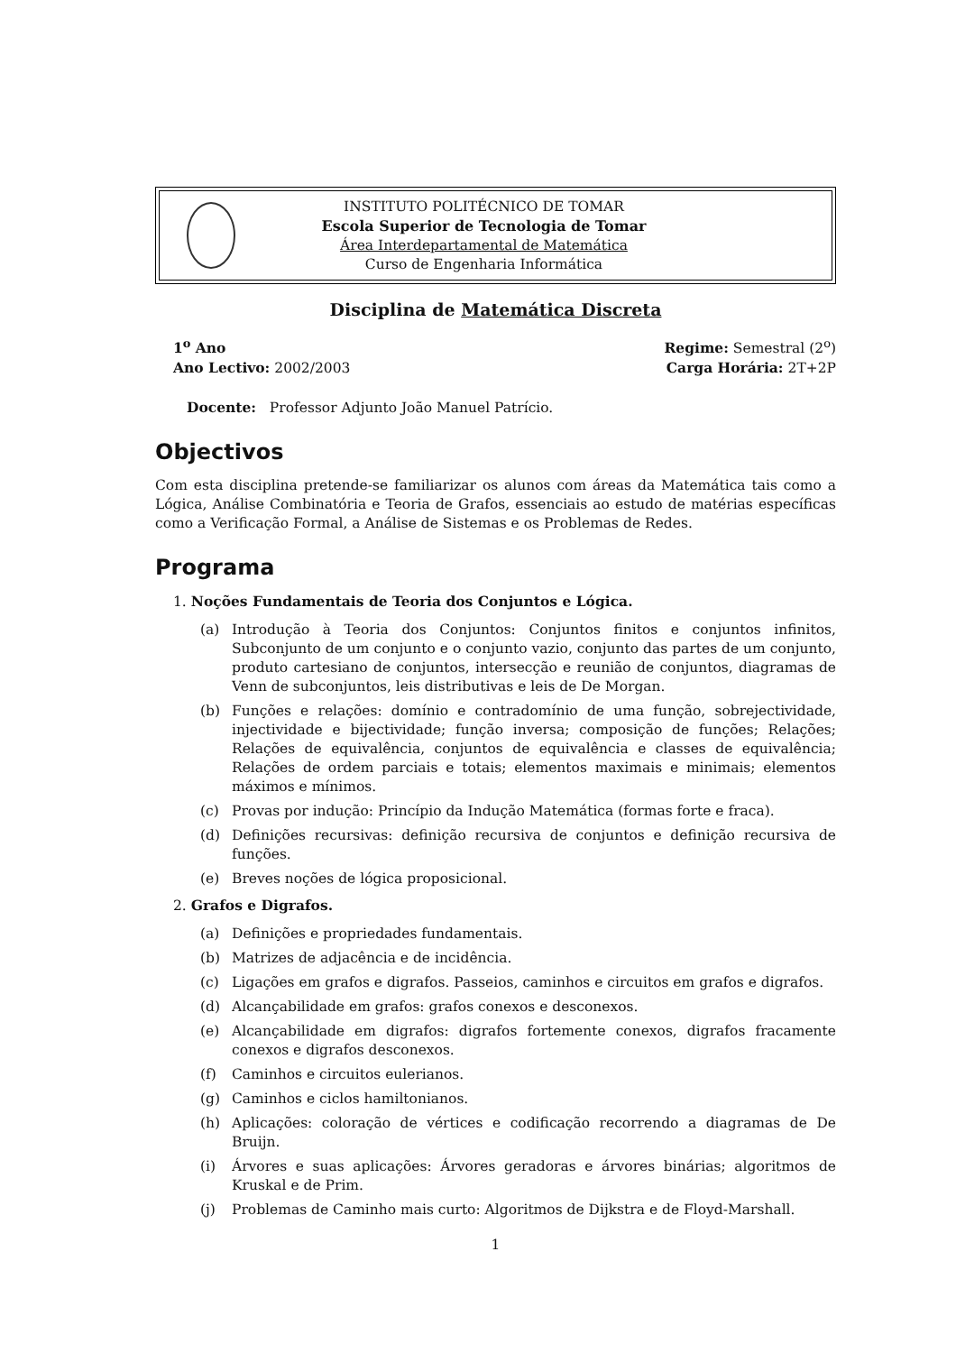INSTITUTO POLITÉCNICO DE TOMAR
Escola Superior de Tecnologia de Tomar
Área Interdepartamental de Matemática
Curso de Engenharia Informática
Disciplina de Matemática Discreta
1<sup>o</sup> Ano
Ano Lectivo: 2002/2003
Regime: Semestral (2<sup>o</sup>)
Carga Horária: 2T+2P
Docente: Professor Adjunto João Manuel Patrício.
Objectivos
Com esta disciplina pretende-se familiarizar os alunos com áreas da Matemática tais como a Lógica, Análise Combinatória e Teoria de Grafos, essenciais ao estudo de matérias específicas como a Verificação Formal, a Análise de Sistemas e os Problemas de Redes.
Programa
1. Noções Fundamentais de Teoria dos Conjuntos e Lógica.
(a) Introdução à Teoria dos Conjuntos: Conjuntos finitos e conjuntos infinitos, Subconjunto de um conjunto e o conjunto vazio, conjunto das partes de um conjunto, produto cartesiano de conjuntos, intersecção e reunião de conjuntos, diagramas de Venn de subconjuntos, leis distributivas e leis de De Morgan.
(b) Funções e relações: domínio e contradomínio de uma função, sobrejectividade, injectividade e bijectividade; função inversa; composição de funções; Relações; Relações de equivalência, conjuntos de equivalência e classes de equivalência; Relações de ordem parciais e totais; elementos maximais e minimais; elementos máximos e mínimos.
(c) Provas por indução: Princípio da Indução Matemática (formas forte e fraca).
(d) Definições recursivas: definição recursiva de conjuntos e definição recursiva de funções.
(e) Breves noções de lógica proposicional.
2. Grafos e Digrafos.
(a) Definições e propriedades fundamentais.
(b) Matrizes de adjacência e de incidência.
(c) Ligações em grafos e digrafos. Passeios, caminhos e circuitos em grafos e digrafos.
(d) Alcançabilidade em grafos: grafos conexos e desconexos.
(e) Alcançabilidade em digrafos: digrafos fortemente conexos, digrafos fracamente conexos e digrafos desconexos.
(f) Caminhos e circuitos eulerianos.
(g) Caminhos e ciclos hamiltonianos.
(h) Aplicações: coloração de vértices e codificação recorrendo a diagramas de De Bruijn.
(i) Árvores e suas aplicações: Árvores geradoras e árvores binárias; algoritmos de Kruskal e de Prim.
(j) Problemas de Caminho mais curto: Algoritmos de Dijkstra e de Floyd-Marshall.
1